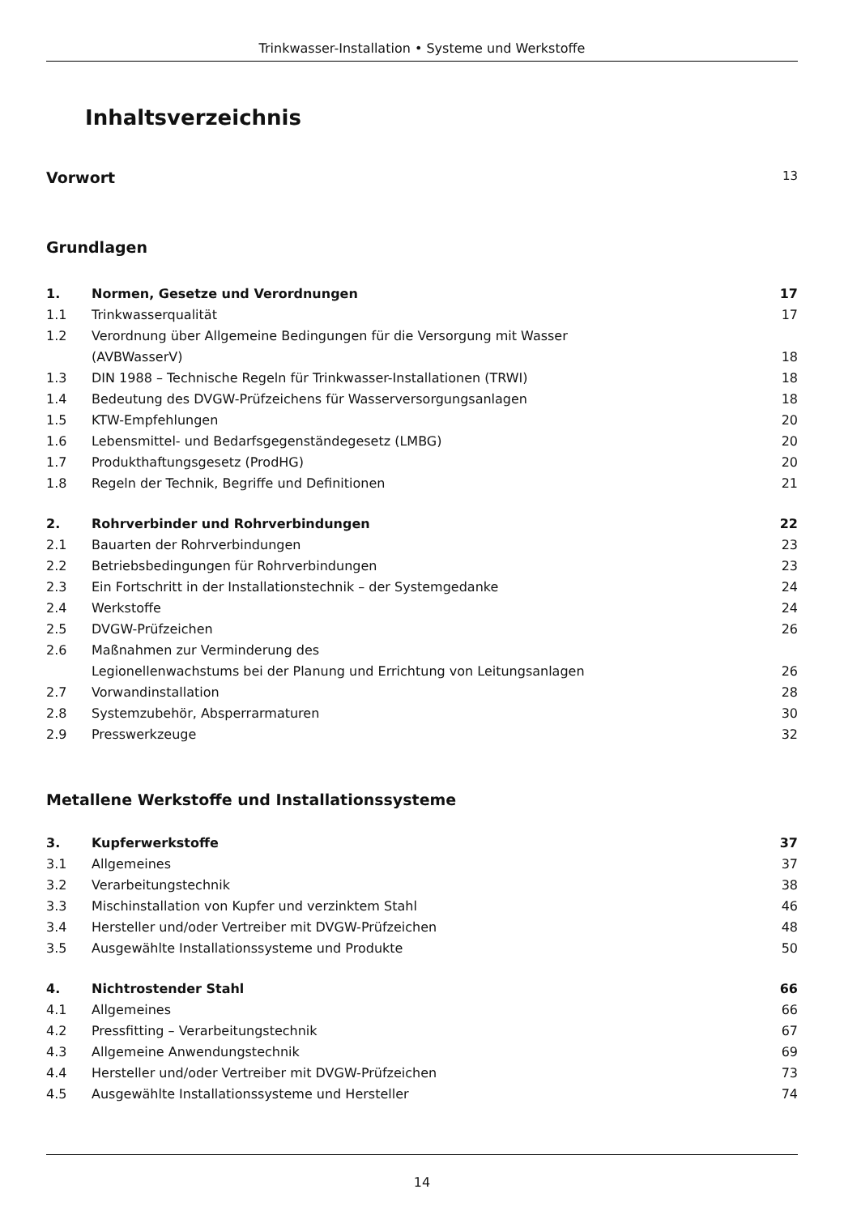Trinkwasser-Installation • Systeme und Werkstoffe
Inhaltsverzeichnis
Vorwort 13
Grundlagen
1. Normen, Gesetze und Verordnungen 17
1.1 Trinkwasserqualität 17
1.2 Verordnung über Allgemeine Bedingungen für die Versorgung mit Wasser
(AVBWasserV)
18
1.3 DIN 1988 – Technische Regeln für Trinkwasser-Installationen (TRWI) 18
1.4 Bedeutung des DVGW-Prüfzeichens für Wasserversorgungsanlagen 18
1.5 KTW-Empfehlungen 20
1.6 Lebensmittel- und Bedarfsgegenständegesetz (LMBG) 20
1.7 Produkthaftungsgesetz (ProdHG) 20
1.8 Regeln der Technik, Begriffe und Definitionen 21
2. Rohrverbinder und Rohrverbindungen 22
2.1 Bauarten der Rohrverbindungen 23
2.2 Betriebsbedingungen für Rohrverbindungen 23
2.3 Ein Fortschritt in der Installationstechnik – der Systemgedanke 24
2.4 Werkstoffe 24
2.5 DVGW-Prüfzeichen 26
2.6 Maßnahmen zur Verminderung des
Legionellenwachstums bei der Planung und Errichtung von Leitungsanlagen
26
2.7 Vorwandinstallation 28
2.8 Systemzubehör, Absperrarmaturen 30
2.9 Presswerkzeuge 32
Metallene Werkstoffe und Installationssysteme
3. Kupferwerkstoffe 37
3.1 Allgemeines 37
3.2 Verarbeitungstechnik 38
3.3 Mischinstallation von Kupfer und verzinktem Stahl 46
3.4 Hersteller und/oder Vertreiber mit DVGW-Prüfzeichen 48
3.5 Ausgewählte Installationssysteme und Produkte 50
4. Nichtrostender Stahl 66
4.1 Allgemeines 66
4.2 Pressfitting – Verarbeitungstechnik 67
4.3 Allgemeine Anwendungstechnik 69
4.4 Hersteller und/oder Vertreiber mit DVGW-Prüfzeichen 73
4.5 Ausgewählte Installationssysteme und Hersteller 74
14